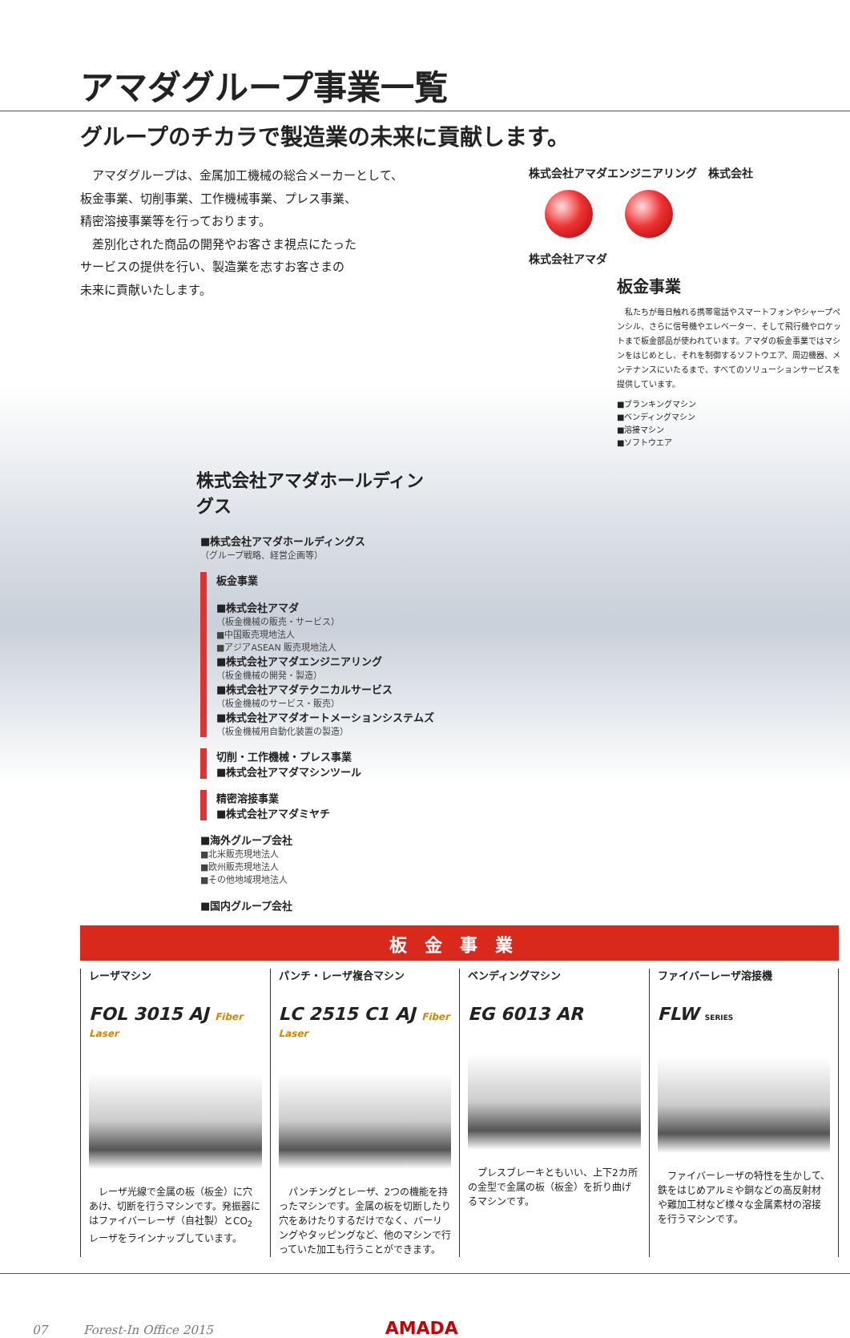アマダグループ事業一覧
グループのチカラで製造業の未来に貢献します。
　アマダグループは、金属加工機械の総合メーカーとして、
板金事業、切削事業、工作機械事業、プレス事業、
精密溶接事業等を行っております。
　差別化された商品の開発やお客さま視点にたった
サービスの提供を行い、製造業を志すお客さまの
未来に貢献いたします。
株式会社アマダエンジニアリング　株式会社
株式会社アマダ
板金事業
　私たちが毎日触れる携帯電話やスマートフォンやシャープペンシル、さらに信号機やエレベーター、そして飛行機やロケットまで板金部品が使われています。アマダの板金事業ではマシンをはじめとし、それを制御するソフトウエア、周辺機器、メンテナンスにいたるまで、すべてのソリューションサービスを提供しています。
■ブランキングマシン
■ベンディングマシン
■溶接マシン
■ソフトウエア
株式会社アマダホールディングス
■株式会社アマダホールディングス
（グループ戦略、経営企画等）
板金事業
■株式会社アマダ
（板金機械の販売・サービス）
■中国販売現地法人
■アジアASEAN 販売現地法人
■株式会社アマダエンジニアリング
（板金機械の開発・製造）
■株式会社アマダテクニカルサービス
（板金機械のサービス・販売）
■株式会社アマダオートメーションシステムズ
（板金機械用自動化装置の製造）
切削・工作機械・プレス事業
■株式会社アマダマシンツール
精密溶接事業
■株式会社アマダミヤチ
■海外グループ会社
■北米販売現地法人
■欧州販売現地法人
■その他地域現地法人
■国内グループ会社
板金事業
レーザマシン
FOL 3015 AJ Fiber Laser
　レーザ光線で金属の板（板金）に穴あけ、切断を行うマシンです。発振器にはファイバーレーザ（自社製）とCO<sub>2</sub>レーザをラインナップしています。
パンチ・レーザ複合マシン
LC 2515 C1 AJ Fiber Laser
　パンチングとレーザ、2つの機能を持ったマシンです。金属の板を切断したり穴をあけたりするだけでなく、バーリングやタッピングなど、他のマシンで行っていた加工も行うことができます。
ベンディングマシン
EG 6013 AR
　プレスブレーキともいい、上下2カ所の金型で金属の板（板金）を折り曲げるマシンです。
ファイバーレーザ溶接機
FLW SERIES
　ファイバーレーザの特性を生かして、鉄をはじめアルミや銅などの高反射材や難加工材など様々な金属素材の溶接を行うマシンです。
07　　　Forest-In Office 2015 AMADA